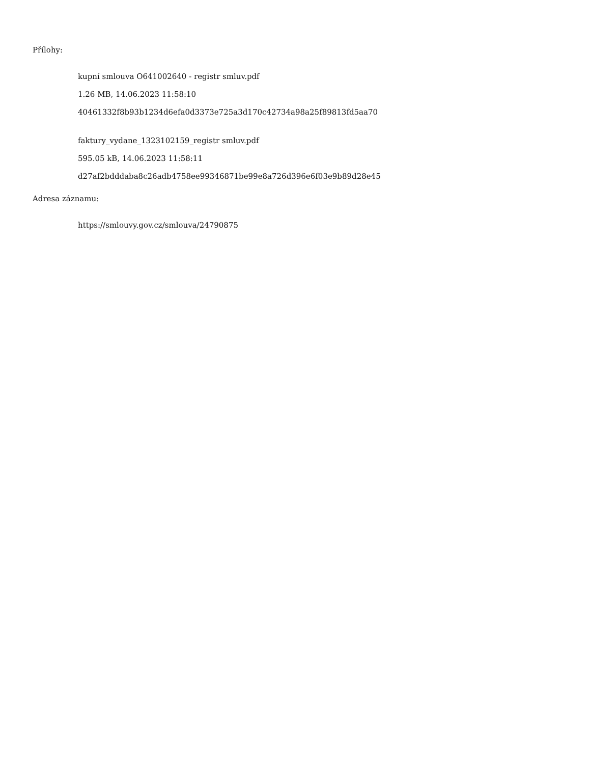Přílohy:
kupní smlouva O641002640 - registr smluv.pdf
1.26 MB, 14.06.2023 11:58:10
40461332f8b93b1234d6efa0d3373e725a3d170c42734a98a25f89813fd5aa70
faktury_vydane_1323102159_registr smluv.pdf
595.05 kB, 14.06.2023 11:58:11
d27af2bdddaba8c26adb4758ee99346871be99e8a726d396e6f03e9b89d28e45
Adresa záznamu:
https://smlouvy.gov.cz/smlouva/24790875